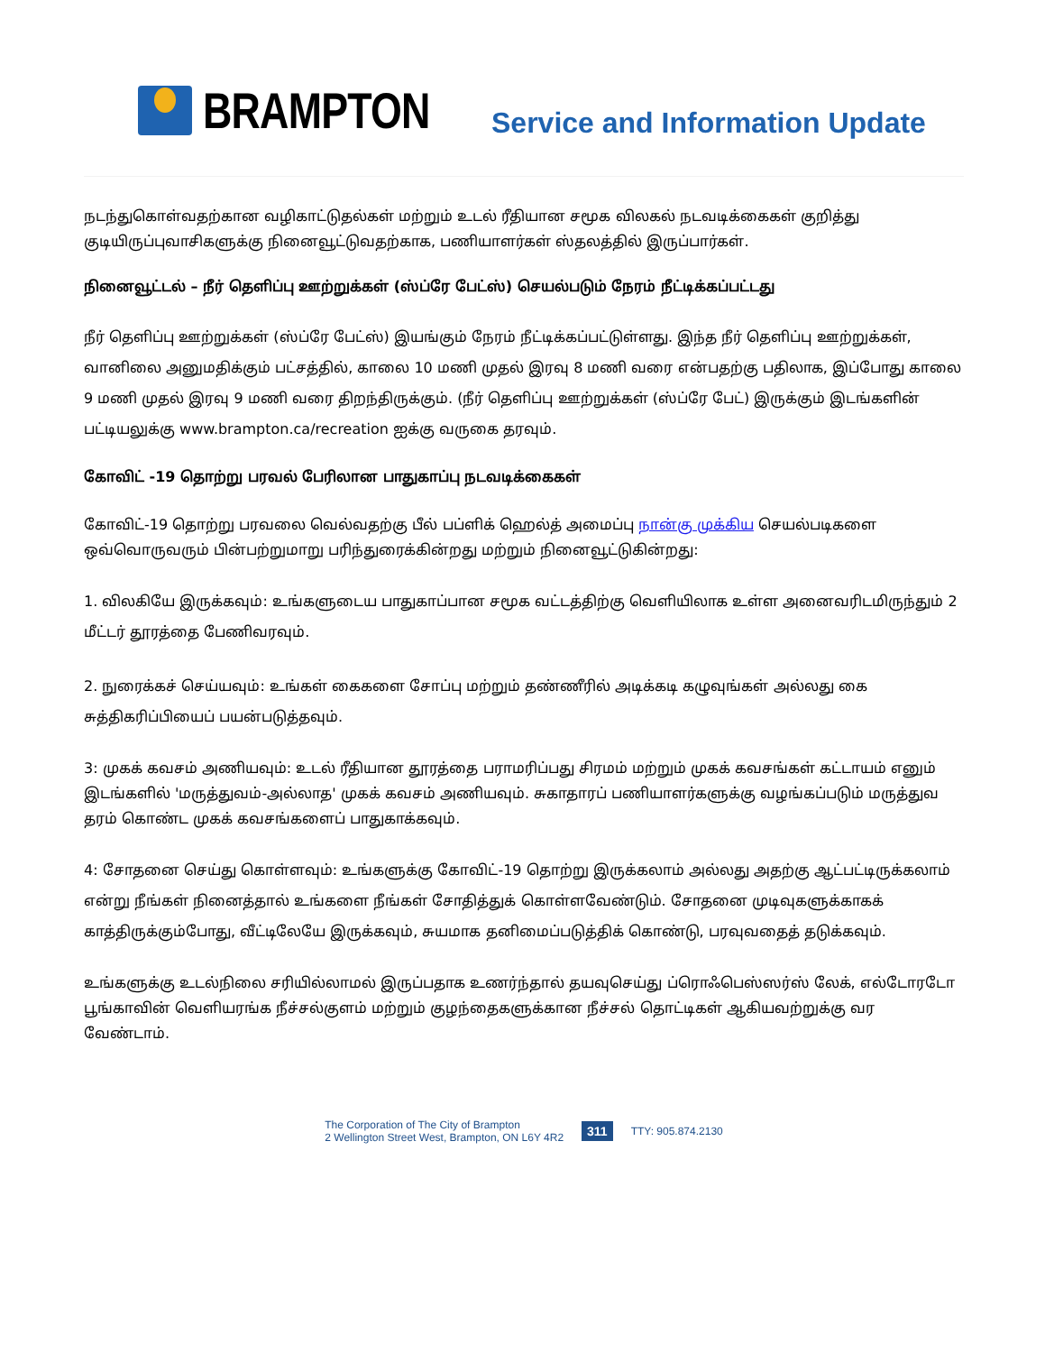BRAMPTON
Service and Information Update
நடந்துகொள்வதற்கான வழிகாட்டுதல்கள் மற்றும் உடல் ரீதியான சமூக விலகல் நடவடிக்கைகள் குறித்து குடியிருப்புவாசிகளுக்கு நினைவூட்டுவதற்காக, பணியாளர்கள் ஸ்தலத்தில் இருப்பார்கள்.
நினைவூட்டல் – நீர் தெளிப்பு ஊற்றுக்கள் (ஸ்ப்ரே பேட்ஸ்) செயல்படும் நேரம் நீட்டிக்கப்பட்டது
நீர் தெளிப்பு ஊற்றுக்கள் (ஸ்ப்ரே பேட்ஸ்) இயங்கும் நேரம் நீட்டிக்கப்பட்டுள்ளது. இந்த நீர் தெளிப்பு ஊற்றுக்கள், வானிலை அனுமதிக்கும் பட்சத்தில், காலை 10 மணி முதல் இரவு 8 மணி வரை என்பதற்கு பதிலாக, இப்போது காலை 9 மணி முதல் இரவு 9 மணி வரை திறந்திருக்கும். (நீர் தெளிப்பு ஊற்றுக்கள் (ஸ்ப்ரே பேட்) இருக்கும் இடங்களின் பட்டியலுக்கு www.brampton.ca/recreation ஐக்கு வருகை தரவும்.
கோவிட் -19 தொற்று பரவல் பேரிலான பாதுகாப்பு நடவடிக்கைகள்
கோவிட்-19 தொற்று பரவலை வெல்வதற்கு பீல் பப்ளிக் ஹெல்த் அமைப்பு நான்கு முக்கிய செயல்படிகளை ஒவ்வொருவரும் பின்பற்றுமாறு பரிந்துரைக்கின்றது மற்றும் நினைவூட்டுகின்றது:
1. விலகியே இருக்கவும்: உங்களுடைய பாதுகாப்பான சமூக வட்டத்திற்கு வெளியிலாக உள்ள அனைவரிடமிருந்தும் 2 மீட்டர் தூரத்தை பேணிவரவும்.
2. நுரைக்கச் செய்யவும்: உங்கள் கைகளை சோப்பு மற்றும் தண்ணீரில் அடிக்கடி கழுவுங்கள் அல்லது கை சுத்திகரிப்பியைப் பயன்படுத்தவும்.
3: முகக் கவசம் அணியவும்: உடல் ரீதியான தூரத்தை பராமரிப்பது சிரமம் மற்றும் முகக் கவசங்கள் கட்டாயம் எனும் இடங்களில் 'மருத்துவம்-அல்லாத' முகக் கவசம் அணியவும். சுகாதாரப் பணியாளர்களுக்கு வழங்கப்படும் மருத்துவ தரம் கொண்ட முகக் கவசங்களைப் பாதுகாக்கவும்.
4: சோதனை செய்து கொள்ளவும்: உங்களுக்கு கோவிட்-19 தொற்று இருக்கலாம் அல்லது அதற்கு ஆட்பட்டிருக்கலாம் என்று நீங்கள் நினைத்தால் உங்களை நீங்கள் சோதித்துக் கொள்ளவேண்டும். சோதனை முடிவுகளுக்காகக் காத்திருக்கும்போது, வீட்டிலேயே இருக்கவும், சுயமாக தனிமைப்படுத்திக் கொண்டு, பரவுவதைத் தடுக்கவும்.
உங்களுக்கு உடல்நிலை சரியில்லாமல் இருப்பதாக உணர்ந்தால் தயவுசெய்து ப்ரொஃபெஸ்ஸர்ஸ் லேக், எல்டோரடோ பூங்காவின் வெளியரங்க நீச்சல்குளம் மற்றும் குழந்தைகளுக்கான நீச்சல் தொட்டிகள் ஆகியவற்றுக்கு வர வேண்டாம்.
The Corporation of The City of Brampton
2 Wellington Street West, Brampton, ON L6Y 4R2
311
TTY: 905.874.2130